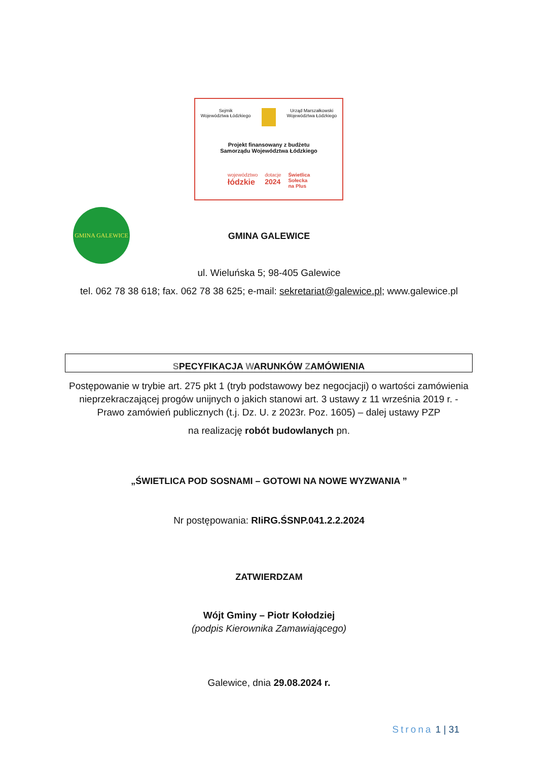Sejmik
Województwa Łódzkiego Urząd Marszałkowski
Województwa Łódzkiego
Projekt finansowany z budżetu
Samorządu Województwa Łódzkiego
województwo
łódzkie dotacje
2024 Świetlica
Sołecka
na Plus
GMINA GALEWICE
GMINA GALEWICE
ul. Wieluńska 5; 98-405 Galewice
tel. 062 78 38 618; fax. 062 78 38 625; e-mail: sekretariat@galewice.pl; www.galewice.pl
SPECYFIKACJA WARUNKÓW ZAMÓWIENIA
Postępowanie w trybie art. 275 pkt 1 (tryb podstawowy bez negocjacji) o wartości zamówienia nieprzekraczającej progów unijnych o jakich stanowi art. 3 ustawy z 11 września 2019 r. - Prawo zamówień publicznych (t.j. Dz. U. z 2023r. Poz. 1605) – dalej ustawy PZP
na realizację robót budowlanych pn.
„ŚWIETLICA POD SOSNAMI – GOTOWI NA NOWE WYZWANIA ”
Nr postępowania: RIiRG.ŚSNP.041.2.2.2024
ZATWIERDZAM
Wójt Gminy – Piotr Kołodziej
(podpis Kierownika Zamawiającego)
Galewice, dnia 29.08.2024 r.
Strona 1 | 31